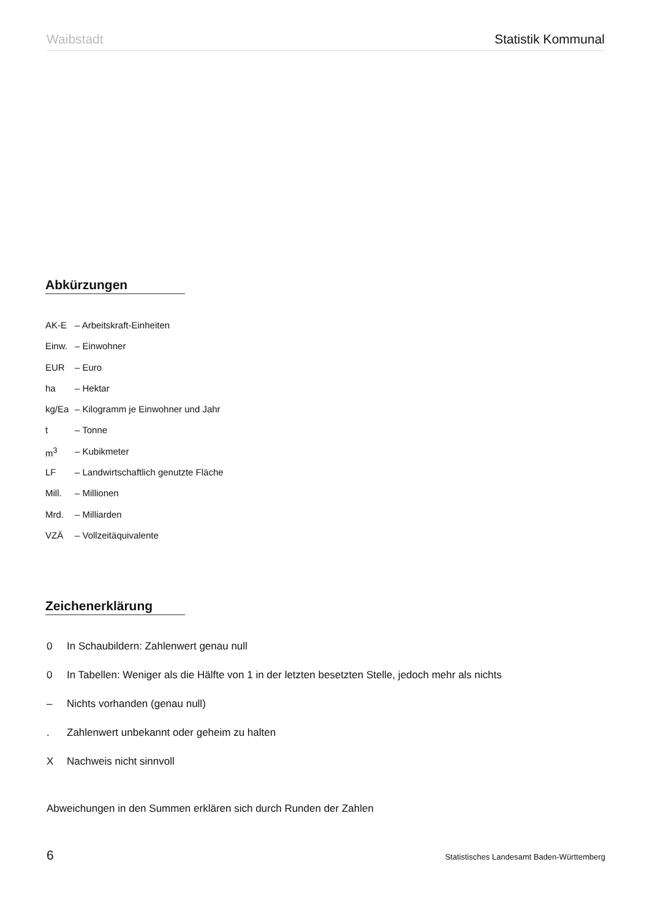Waibstadt Statistik Kommunal
Abkürzungen
AK-E – Arbeitskraft-Einheiten
Einw. – Einwohner
EUR – Euro
ha – Hektar
kg/Ea – Kilogramm je Einwohner und Jahr
t – Tonne
m<sup>3</sup> – Kubikmeter
LF – Landwirtschaftlich genutzte Fläche
Mill. – Millionen
Mrd. – Milliarden
VZÄ – Vollzeitäquivalente
Zeichenerklärung
0 In Schaubildern: Zahlenwert genau null
0 In Tabellen: Weniger als die Hälfte von 1 in der letzten besetzten Stelle, jedoch mehr als nichts
– Nichts vorhanden (genau null)
. Zahlenwert unbekannt oder geheim zu halten
X Nachweis nicht sinnvoll
Abweichungen in den Summen erklären sich durch Runden der Zahlen
6 Statistisches Landesamt Baden-Württemberg